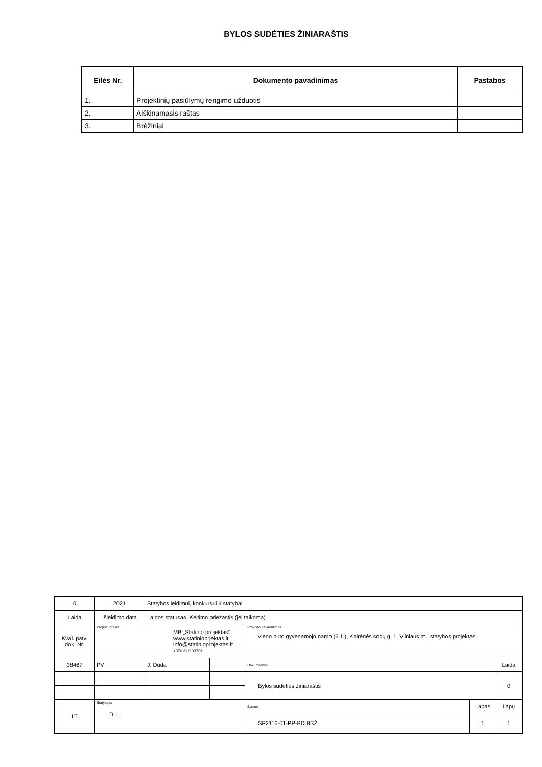BYLOS SUDĖTIES ŽINIARAŠTIS
| Eilės Nr. | Dokumento pavadinimas | Pastabos |
| --- | --- | --- |
| 1. | Projektinių pasiūlymų rengimo užduotis | |
| 2. | Aiškinamasis raštas | |
| 3. | Brėžiniai | |
| 0 | 2021 | Statybos leidimui, konkursui ir statybai | | | | |
| Laida | Išleidimo data | Laidos statusas. Keitimo priežastis (jei taikoma) | | | | |
| Kval. patv. dok. Nr. | Projektuotojas MB „Statinio projektas“ www.statinioprjektas.lt info@statinioprojektas.lt +370 610 03701 | | | Projekto pavadinimas Vieno buto gyvenamojo namo (6.1.), Kairėnės sodų g. 1, Vilniaus m., statybos projektas | | |
| 38467 | PV | J. Dūda | | Dokumentas | | Laida |
| | | | | Bylos sudėties žiniaraštis | | 0 |
| LT | Statytojas D. L. | | | Žymuo | Lapas | Lapų |
| | | | | SP2116-01-PP-BD.BSŽ | 1 | 1 |